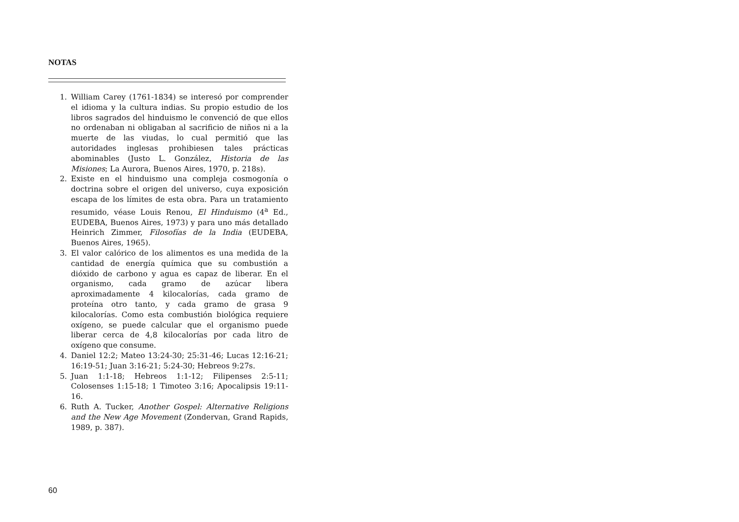NOTAS
1. William Carey (1761-1834) se interesó por comprender el idioma y la cultura indias. Su propio estudio de los libros sagrados del hinduismo le convenció de que ellos no ordenaban ni obligaban al sacrificio de niños ni a la muerte de las viudas, lo cual permitió que las autoridades inglesas prohibiesen tales prácticas abominables (Justo L. González, Historia de las Misiones; La Aurora, Buenos Aires, 1970, p. 218s).
2. Existe en el hinduismo una compleja cosmogonía o doctrina sobre el origen del universo, cuya exposición escapa de los límites de esta obra. Para un tratamiento resumido, véase Louis Renou, El Hinduismo (4<sup>a</sup> Ed., EUDEBA, Buenos Aires, 1973) y para uno más detallado Heinrich Zimmer, Filosofías de la India (EUDEBA, Buenos Aires, 1965).
3. El valor calórico de los alimentos es una medida de la cantidad de energía química que su combustión a dióxido de carbono y agua es capaz de liberar. En el organismo, cada gramo de azúcar libera aproximadamente 4 kilocalorías, cada gramo de proteína otro tanto, y cada gramo de grasa 9 kilocalorías. Como esta combustión biológica requiere oxígeno, se puede calcular que el organismo puede liberar cerca de 4,8 kilocalorías por cada litro de oxígeno que consume.
4. Daniel 12:2; Mateo 13:24-30; 25:31-46; Lucas 12:16-21; 16:19-51; Juan 3:16-21; 5:24-30; Hebreos 9:27s.
5. Juan 1:1-18; Hebreos 1:1-12; Filipenses 2:5-11; Colosenses 1:15-18; 1 Timoteo 3:16; Apocalipsis 19:11-16.
6. Ruth A. Tucker, Another Gospel: Alternative Religions and the New Age Movement (Zondervan, Grand Rapids, 1989, p. 387).
60